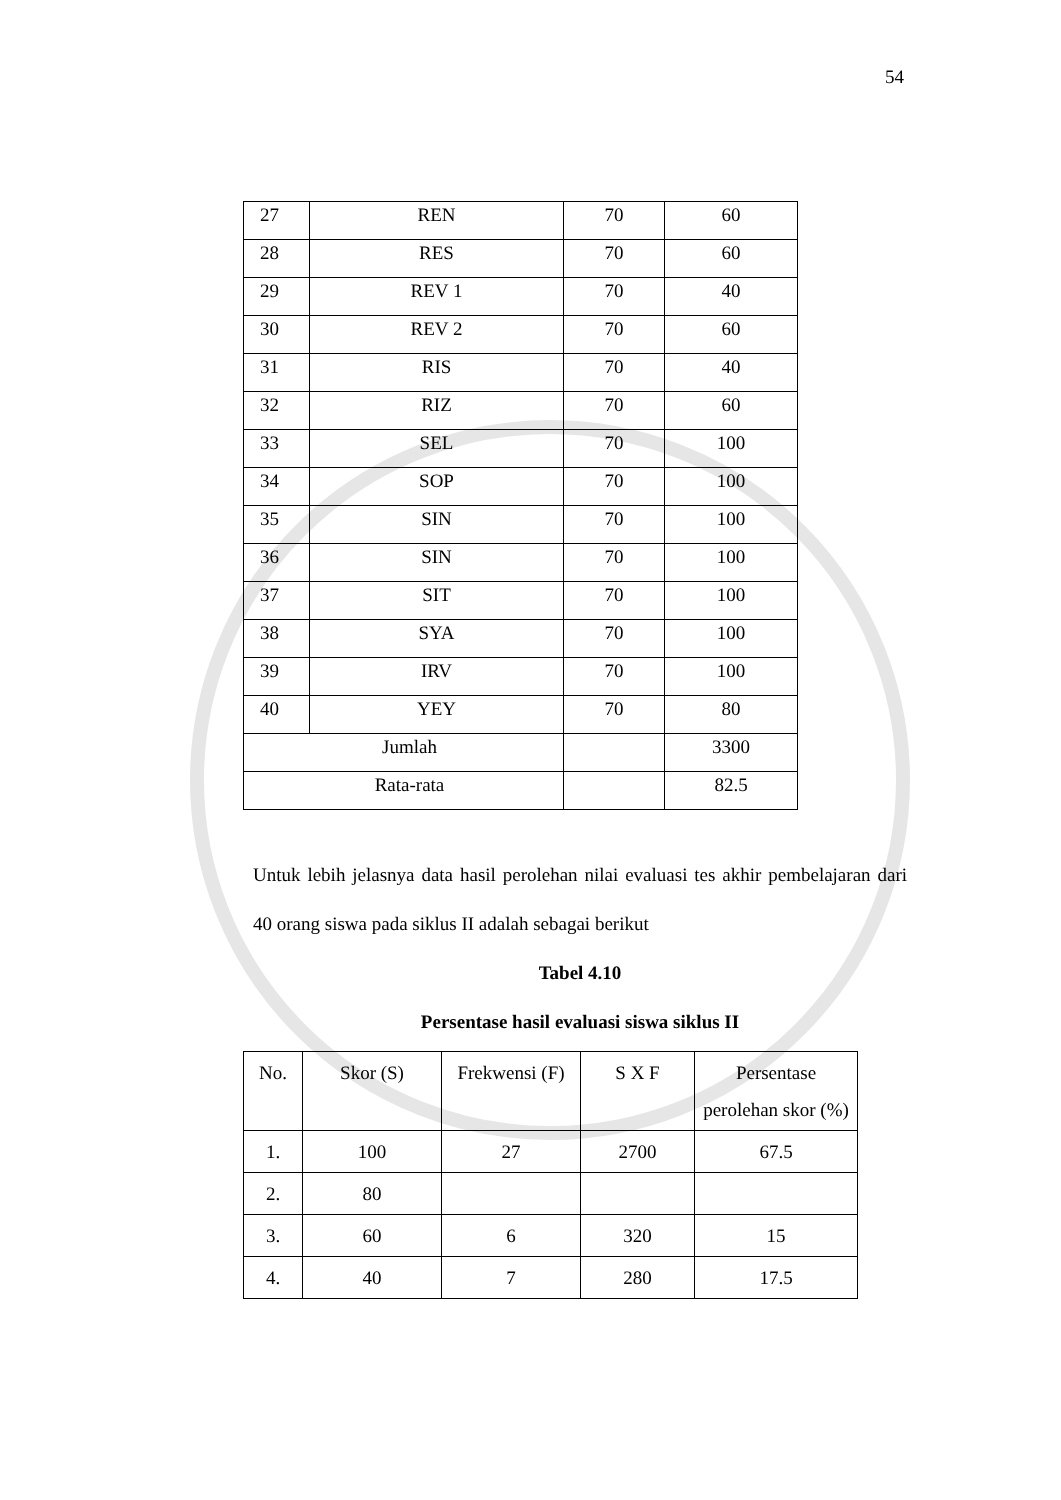54
| 27 | REN | 70 | 60 |
| 28 | RES | 70 | 60 |
| 29 | REV 1 | 70 | 40 |
| 30 | REV 2 | 70 | 60 |
| 31 | RIS | 70 | 40 |
| 32 | RIZ | 70 | 60 |
| 33 | SEL | 70 | 100 |
| 34 | SOP | 70 | 100 |
| 35 | SIN | 70 | 100 |
| 36 | SIN | 70 | 100 |
| 37 | SIT | 70 | 100 |
| 38 | SYA | 70 | 100 |
| 39 | IRV | 70 | 100 |
| 40 | YEY | 70 | 80 |
| Jumlah | | | 3300 |
| Rata-rata | | | 82.5 |
Untuk lebih jelasnya data hasil perolehan nilai evaluasi tes akhir pembelajaran dari 40 orang siswa pada siklus II adalah sebagai berikut
Tabel 4.10
Persentase hasil evaluasi siswa siklus II
| No. | Skor (S) | Frekwensi (F) | S X F | Persentase perolehan skor (%) |
| 1. | 100 | 27 | 2700 | 67.5 |
| 2. | 80 | | | |
| 3. | 60 | 6 | 320 | 15 |
| 4. | 40 | 7 | 280 | 17.5 |